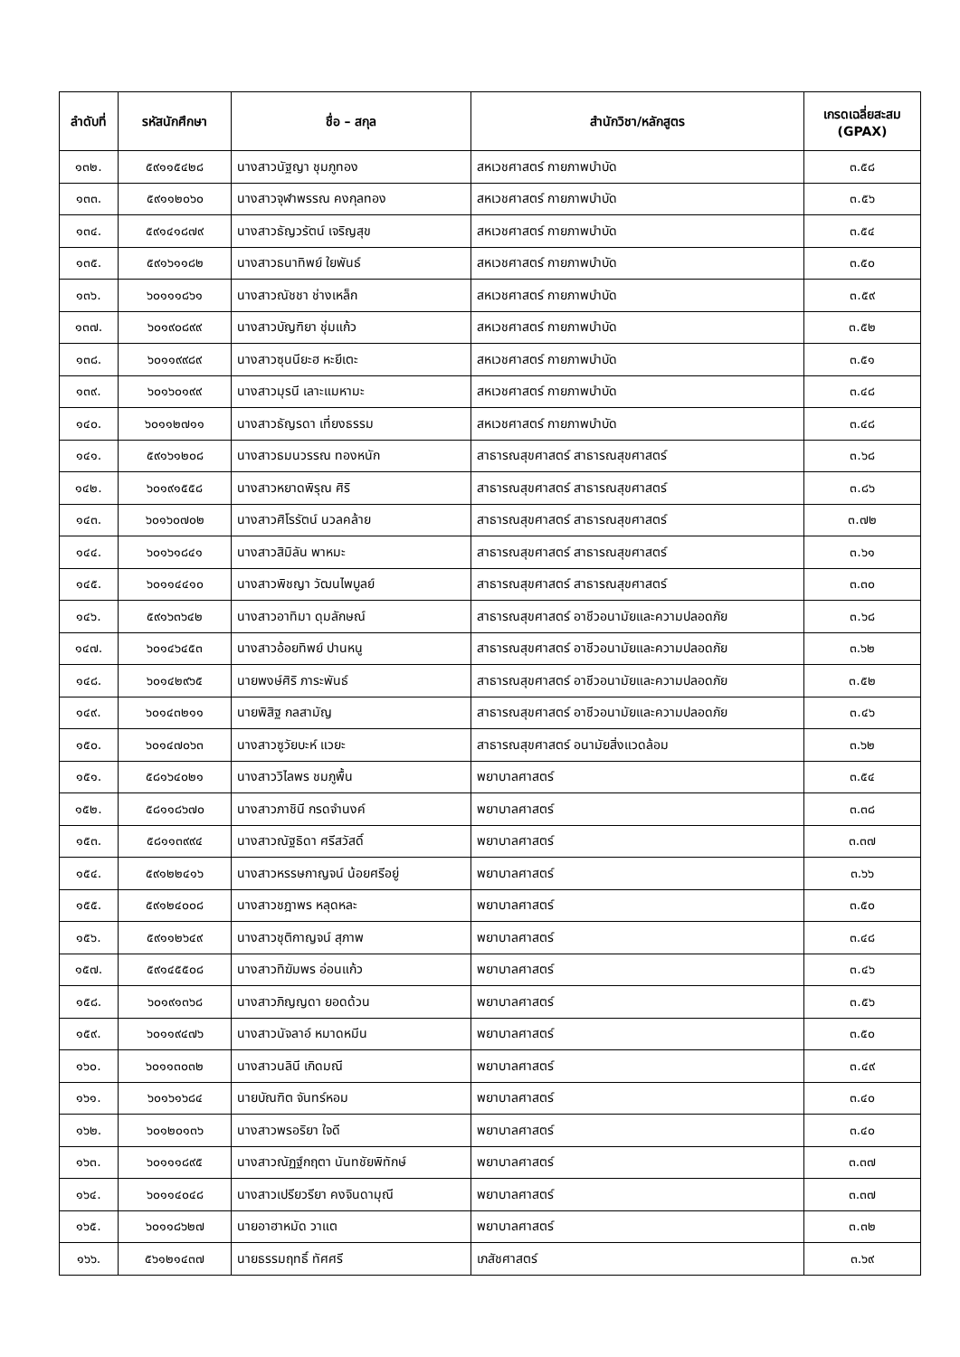| ลำดับที่ | รหัสนักศึกษา | ชื่อ – สกุล | สำนักวิชา/หลักสูตร | เกรดเฉลี่ยสะสม (GPAX) |
| --- | --- | --- | --- | --- |
| ๑๓๒. | ๕๙๑๑๕๔๒๘ | นางสาวนัฐญา ชุมภูทอง | สหเวชศาสตร์ กายภาพบำบัด | ๓.๕๘ |
| ๑๓๓. | ๕๙๑๑๒๐๖๐ | นางสาวจุฬาพรรณ คงกุลทอง | สหเวชศาสตร์ กายภาพบำบัด | ๓.๕๖ |
| ๑๓๔. | ๕๙๑๔๑๘๗๙ | นางสาวธัญวรัตน์ เจริญสุข | สหเวชศาสตร์ กายภาพบำบัด | ๓.๕๔ |
| ๑๓๕. | ๕๙๑๖๑๑๘๒ | นางสาวธนาทิพย์ ใยพันธ์ | สหเวชศาสตร์ กายภาพบำบัด | ๓.๕๐ |
| ๑๓๖. | ๖๐๑๑๑๘๖๑ | นางสาวณัชชา ช่างเหล็ก | สหเวชศาสตร์ กายภาพบำบัด | ๓.๕๙ |
| ๑๓๗. | ๖๐๑๙๐๘๙๙ | นางสาวบัญฑิยา ชุ่มแก้ว | สหเวชศาสตร์ กายภาพบำบัด | ๓.๕๒ |
| ๑๓๘. | ๖๐๑๑๙๙๘๙ | นางสาวซุนนียะฮ หะยีเตะ | สหเวชศาสตร์ กายภาพบำบัด | ๓.๕๑ |
| ๑๓๙. | ๖๐๑๖๐๑๙๙ | นางสาวมุรนี เลาะแมหามะ | สหเวชศาสตร์ กายภาพบำบัด | ๓.๔๘ |
| ๑๔๐. | ๖๐๑๑๒๗๑๑ | นางสาวธัญรดา เที่ยงธรรม | สหเวชศาสตร์ กายภาพบำบัด | ๓.๔๘ |
| ๑๔๑. | ๕๙๑๖๑๒๐๘ | นางสาวธมนวรรณ ทองหนัก | สาธารณสุขศาสตร์ สาธารณสุขศาสตร์ | ๓.๖๘ |
| ๑๔๒. | ๖๐๑๙๑๕๕๘ | นางสาวหยาดพิรุณ ศิริ | สาธารณสุขศาสตร์ สาธารณสุขศาสตร์ | ๓.๘๖ |
| ๑๔๓. | ๖๐๑๖๐๗๐๒ | นางสาวศิโรรัตน์ นวลคล้าย | สาธารณสุขศาสตร์ สาธารณสุขศาสตร์ | ๓.๗๒ |
| ๑๔๔. | ๖๐๑๖๑๘๔๑ | นางสาวสิมิลัน พาหมะ | สาธารณสุขศาสตร์ สาธารณสุขศาสตร์ | ๓.๖๑ |
| ๑๔๕. | ๖๐๑๑๔๔๑๐ | นางสาวพิชญา วัฒนไพบูลย์ | สาธารณสุขศาสตร์ สาธารณสุขศาสตร์ | ๓.๓๐ |
| ๑๔๖. | ๕๙๑๖๓๖๔๒ | นางสาวอาทิมา ดุมลักษณ์ | สาธารณสุขศาสตร์ อาชีวอนามัยและความปลอดภัย | ๓.๖๘ |
| ๑๔๗. | ๖๐๑๔๖๔๕๓ | นางสาวอ้อยทิพย์ ปานหนู | สาธารณสุขศาสตร์ อาชีวอนามัยและความปลอดภัย | ๓.๖๒ |
| ๑๔๘. | ๖๐๑๔๒๙๖๕ | นายพงษ์ศิริ ภาระพันธ์ | สาธารณสุขศาสตร์ อาชีวอนามัยและความปลอดภัย | ๓.๕๒ |
| ๑๔๙. | ๖๐๑๔๓๒๑๑ | นายพิสิฐ กลสามัญ | สาธารณสุขศาสตร์ อาชีวอนามัยและความปลอดภัย | ๓.๔๖ |
| ๑๕๐. | ๖๐๑๔๗๐๖๓ | นางสาวซูวัยบะห์ แวยะ | สาธารณสุขศาสตร์ อนามัยสิ่งแวดล้อม | ๓.๖๒ |
| ๑๕๑. | ๕๘๑๖๔๐๒๑ | นางสาววิไลพร ชมภูพื้น | พยาบาลศาสตร์ | ๓.๕๔ |
| ๑๕๒. | ๕๘๑๑๘๖๗๐ | นางสาวภาชินี กรดจำนงค์ | พยาบาลศาสตร์ | ๓.๓๘ |
| ๑๕๓. | ๕๘๑๑๓๙๙๔ | นางสาวณัฐธิดา ศรีสวัสดิ์ | พยาบาลศาสตร์ | ๓.๓๗ |
| ๑๕๔. | ๕๙๑๒๒๔๑๖ | นางสาวหรรษกาญจน์ น้อยศรีอยู่ | พยาบาลศาสตร์ | ๓.๖๖ |
| ๑๕๕. | ๕๙๑๒๔๐๐๘ | นางสาวชฎาพร หลุดหละ | พยาบาลศาสตร์ | ๓.๕๐ |
| ๑๕๖. | ๕๙๑๑๒๖๔๙ | นางสาวชุติกาญจน์ สุภาพ | พยาบาลศาสตร์ | ๓.๔๘ |
| ๑๕๗. | ๕๙๑๔๕๕๐๘ | นางสาวทิฆัมพร อ่อนแก้ว | พยาบาลศาสตร์ | ๓.๔๖ |
| ๑๕๘. | ๖๐๑๙๑๓๖๘ | นางสาวภิญญดา ยอดด้วน | พยาบาลศาสตร์ | ๓.๕๖ |
| ๑๕๙. | ๖๐๑๑๙๔๗๖ | นางสาวนัจลาอ์ หมาดหมีน | พยาบาลศาสตร์ | ๓.๕๐ |
| ๑๖๐. | ๖๐๑๑๓๐๓๒ | นางสาวนลินี เกิดมณี | พยาบาลศาสตร์ | ๓.๔๙ |
| ๑๖๑. | ๖๐๑๖๑๖๘๔ | นายบัณฑิต จันทร์หอม | พยาบาลศาสตร์ | ๓.๔๐ |
| ๑๖๒. | ๖๐๑๒๐๑๓๖ | นางสาวพรอริยา ใจดี | พยาบาลศาสตร์ | ๓.๔๐ |
| ๑๖๓. | ๖๐๑๑๑๘๙๕ | นางสาวณัฏฐ์กฤตา นันทชัยพิทักษ์ | พยาบาลศาสตร์ | ๓.๓๗ |
| ๑๖๔. | ๖๐๑๑๔๐๔๘ | นางสาวเปรียวรียา คงจินดามุณี | พยาบาลศาสตร์ | ๓.๓๗ |
| ๑๖๕. | ๖๐๑๑๘๖๒๗ | นายอาฮาหมัด วาแต | พยาบาลศาสตร์ | ๓.๓๒ |
| ๑๖๖. | ๕๖๑๒๑๔๓๗ | นายธรรมฤทธิ์ ทัศศรี | เภสัชศาสตร์ | ๓.๖๙ |